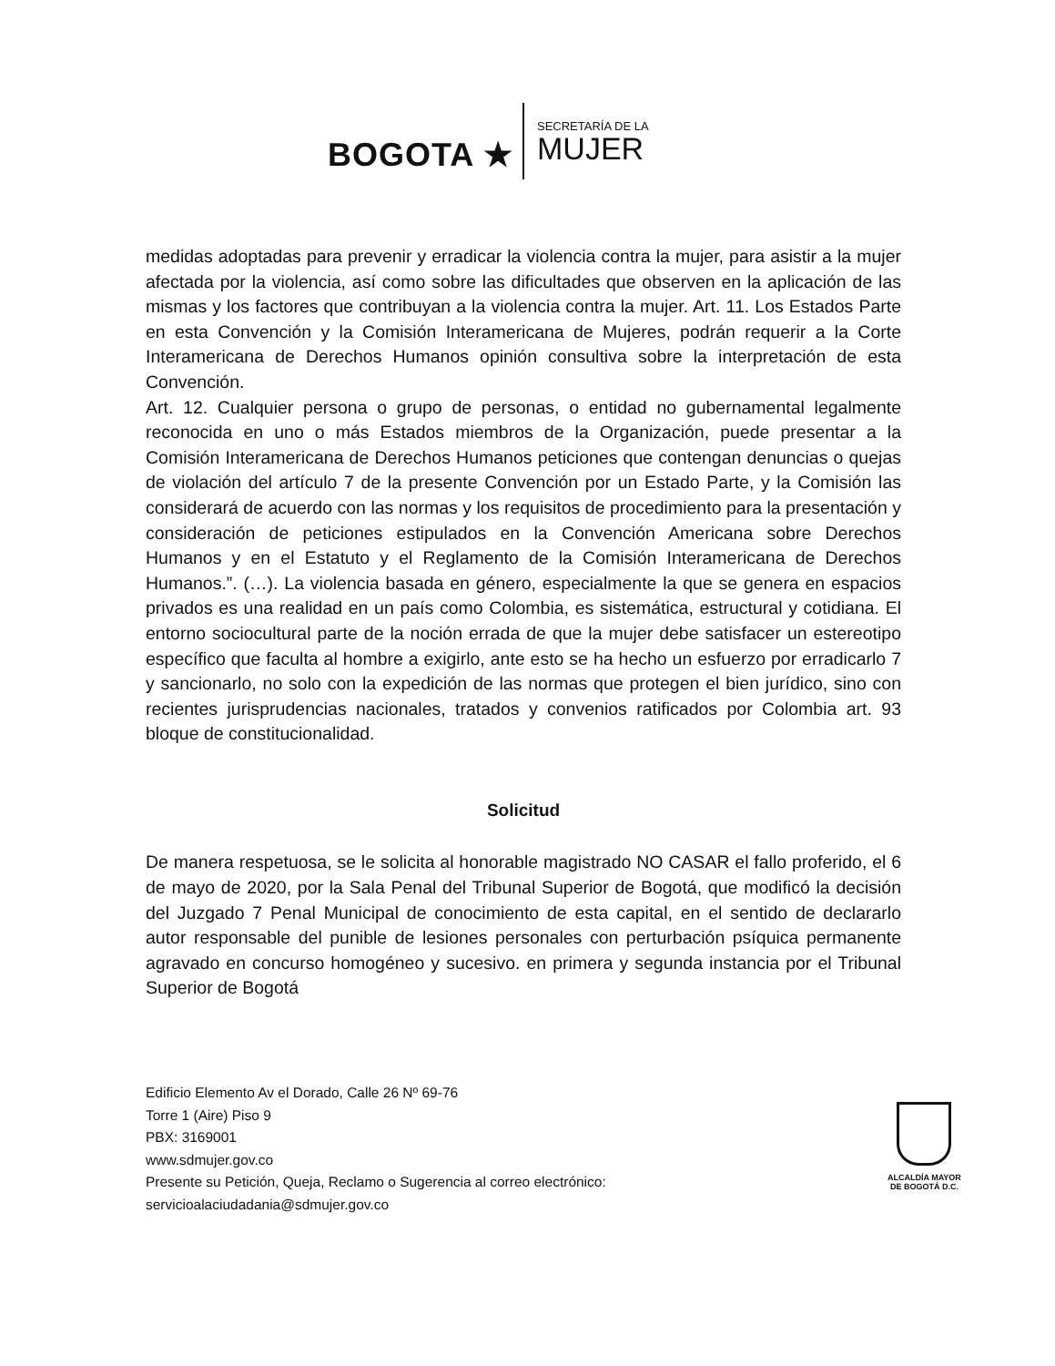BOGOTA ★
SECRETARÍA DE LA
MUJER
medidas adoptadas para prevenir y erradicar la violencia contra la mujer, para asistir a la mujer afectada por la violencia, así como sobre las dificultades que observen en la aplicación de las mismas y los factores que contribuyan a la violencia contra la mujer. Art. 11. Los Estados Parte en esta Convención y la Comisión Interamericana de Mujeres, podrán requerir a la Corte Interamericana de Derechos Humanos opinión consultiva sobre la interpretación de esta Convención.
Art. 12. Cualquier persona o grupo de personas, o entidad no gubernamental legalmente reconocida en uno o más Estados miembros de la Organización, puede presentar a la Comisión Interamericana de Derechos Humanos peticiones que contengan denuncias o quejas de violación del artículo 7 de la presente Convención por un Estado Parte, y la Comisión las considerará de acuerdo con las normas y los requisitos de procedimiento para la presentación y consideración de peticiones estipulados en la Convención Americana sobre Derechos Humanos y en el Estatuto y el Reglamento de la Comisión Interamericana de Derechos Humanos.”. (…). La violencia basada en género, especialmente la que se genera en espacios privados es una realidad en un país como Colombia, es sistemática, estructural y cotidiana. El entorno sociocultural parte de la noción errada de que la mujer debe satisfacer un estereotipo específico que faculta al hombre a exigirlo, ante esto se ha hecho un esfuerzo por erradicarlo 7 y sancionarlo, no solo con la expedición de las normas que protegen el bien jurídico, sino con recientes jurisprudencias nacionales, tratados y convenios ratificados por Colombia art. 93 bloque de constitucionalidad.
Solicitud
De manera respetuosa, se le solicita al honorable magistrado NO CASAR el fallo proferido, el 6 de mayo de 2020, por la Sala Penal del Tribunal Superior de Bogotá, que modificó la decisión del Juzgado 7 Penal Municipal de conocimiento de esta capital, en el sentido de declararlo autor responsable del punible de lesiones personales con perturbación psíquica permanente agravado en concurso homogéneo y sucesivo. en primera y segunda instancia por el Tribunal Superior de Bogotá
Edificio Elemento Av el Dorado, Calle 26 Nº 69-76
Torre 1 (Aire) Piso 9
PBX: 3169001
www.sdmujer.gov.co
Presente su Petición, Queja, Reclamo o Sugerencia al correo electrónico:
servicioalaciudadania@sdmujer.gov.co
ALCALDÍA MAYOR
DE BOGOTÁ D.C.